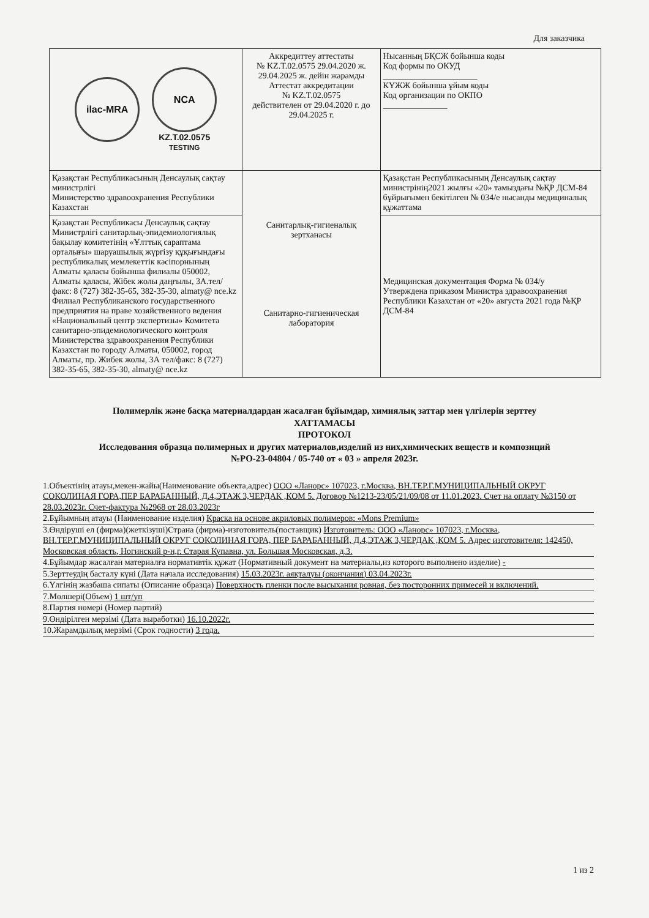Для заказчика
| ilac-MRA NCA KZ.T.02.0575 TESTING | Аккредиттеу аттестаты № KZ.T.02.0575 29.04.2020 ж. 29.04.2025 ж. дейін жарамды Аттестат аккредитации № KZ.T.02.0575 действителен от 29.04.2020 г. до 29.04.2025 г. | Нысанның БҚСЖ бойынша коды Код формы по ОКУД ______________________ КҮЖЖ бойынша ұйым коды Код организации по ОКПО _______________ |
| Қазақстан Республикасының Денсаулық сақтау министрлігі Министерство здравоохранения Республики Казахстан | Санитарлық-гигиеналық зертханасы Санитарно-гигиеническая лаборатория | Қазақстан Республикасының Денсаулық сақтау министрінің2021 жылғы «20» тамыздағы №ҚР ДСМ-84 бұйрығымен бекітілген № 034/е нысанды медициналық құжаттама |
| Қазақстан Республикасы Денсаулық сақтау Министрлігі санитарлық-эпидемиологиялық бақылау комитетінің «Ұлттық сараптама орталығы» шаруашылық жүргізу құқығындағы республикалық мемлекеттік кәсіпорнының Алматы қаласы бойынша филиалы 050002, Алматы қаласы, Жібек жолы даңғылы, 3А.тел/факс: 8 (727) 382-35-65, 382-35-30, almaty@ nce.kz Филиал Республиканского государственного предприятия на праве хозяйственного ведения «Национальный центр экспертизы» Комитета санитарно-эпидемиологического контроля Министерства здравоохранения Республики Казахстан по городу Алматы, 050002, город Алматы, пр. Жибек жолы, 3А тел/факс: 8 (727) 382-35-65, 382-35-30, almaty@ nce.kz | | Медицинская документация Форма № 034/у Утверждена приказом Министра здравоохранения Республики Казахстан от «20» августа 2021 года №ҚР ДСМ-84 |
Полимерлік және басқа материалдардан жасалған бұйымдар, химиялық заттар мен үлгілерін зерттеу
ХАТТАМАСЫ
ПРОТОКОЛ
Исследования образца полимерных и других материалов,изделий из них,химических веществ и композиций
№РО-23-04804 / 05-740 от « 03 » апреля 2023г.
1.Объектінің атауы,мекен-жайы(Наименование объекта,адрес) ООО «Ланорс» 107023, г.Москва, ВН.ТЕР.Г.МУНИЦИПАЛЬНЫЙ ОКРУГ СОКОЛИНАЯ ГОРА,ПЕР БАРАБАННЫЙ, Д.4,ЭТАЖ 3,ЧЕРДАК ,КОМ 5. Договор №1213-23/05/21/09/08 от 11.01.2023. Счет на оплату №3150 от 28.03.2023г. Счет-фактура №2968 от 28.03.2023г
2.Бұйымның атауы (Наименование изделия) Краска на основе акриловых полимеров: «Mons Premium»
3.Өндіруші ел (фирма)(жеткізуші)Страна (фирма)-изготовитель(поставщик) Изготовитель: ООО «Ланорс» 107023, г.Москва, ВН.ТЕР.Г.МУНИЦИПАЛЬНЫЙ ОКРУГ СОКОЛИНАЯ ГОРА, ПЕР БАРАБАННЫЙ, Д.4,ЭТАЖ 3,ЧЕРДАК ,КОМ 5. Адрес изготовителя: 142450, Московская область, Ногинский р-н,г. Старая Купавна, ул. Большая Московская, д.3.
4.Бұйымдар жасалған материалға нормативтік құжат (Нормативный документ на материалы,из которого выполнено изделие) -
5.Зерттеудің басталу күні (Дата начала исследования) 15.03.2023г. аяқталуы (окончания) 03.04.2023г.
6.Үлгінің жазбаша сипаты (Описание образца) Поверхность пленки после высыхания ровная, без посторонних примесей и включений.
7.Мөлшері(Объем) 1 шт/уп
8.Партия нөмері (Номер партий)
9.Өндірілген мерзімі (Дата выработки) 16.10.2022г.
10.Жарамдылық мерзімі (Срок годности) 3 года.
1 из 2